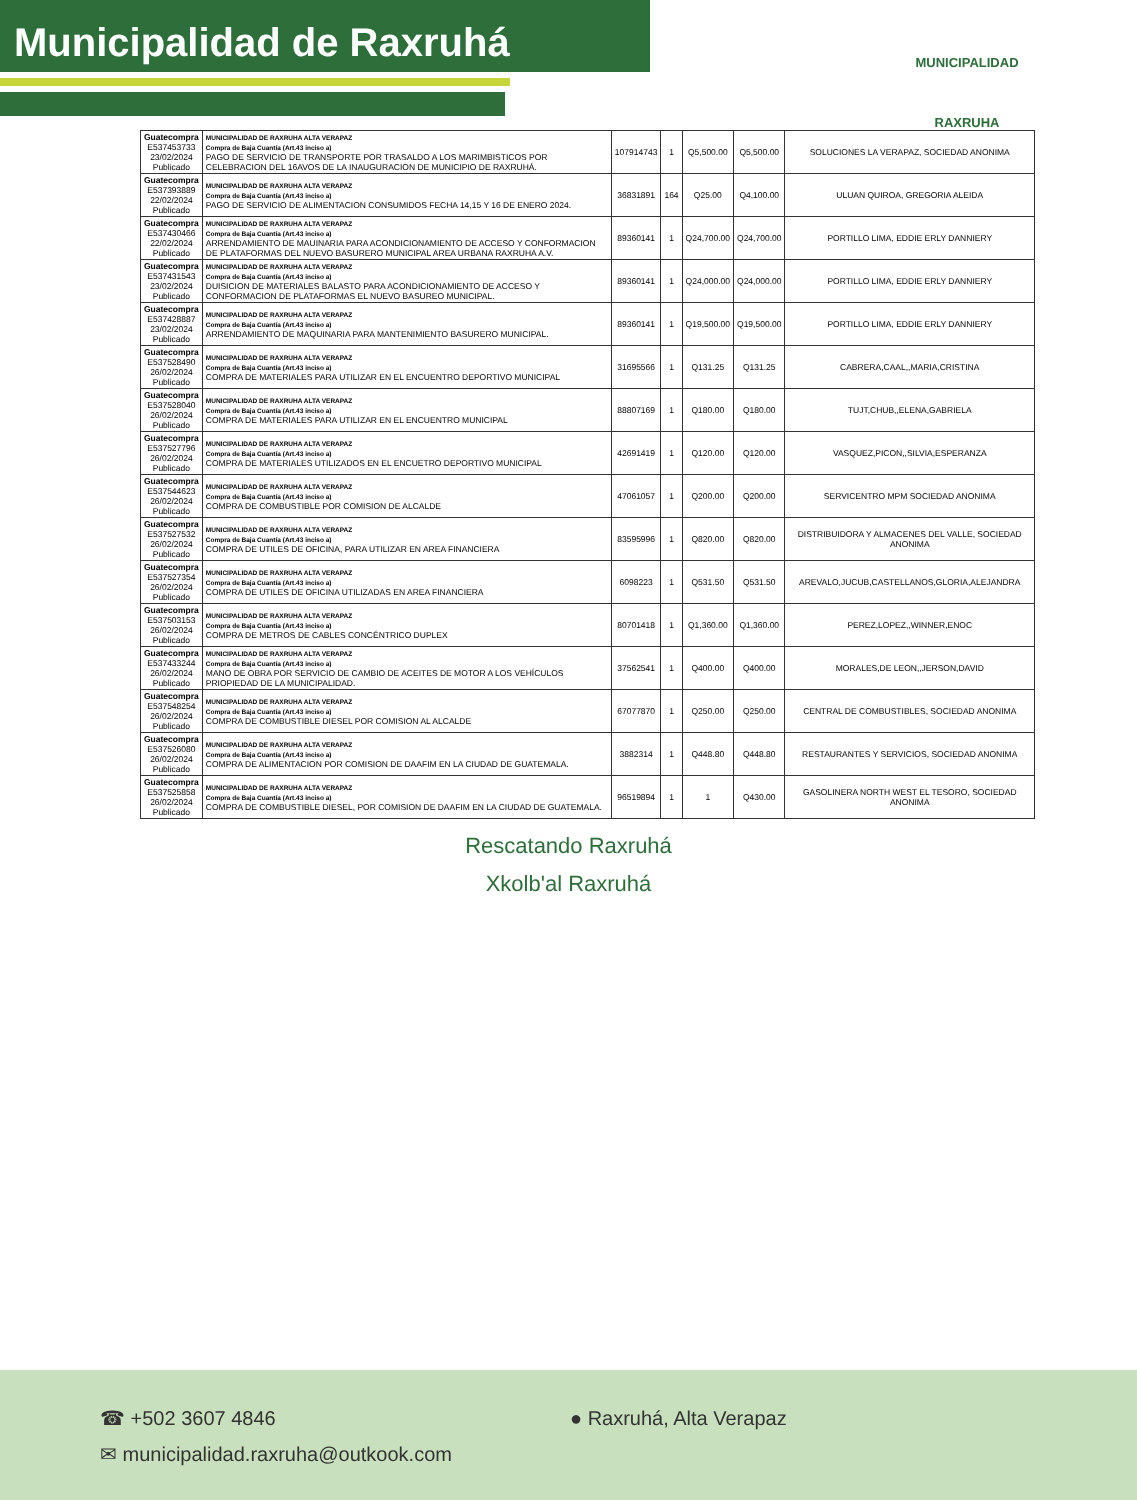Municipalidad de Raxruhá
MUNICIPALIDAD
RAXRUHA
| Guatecompra E537453733 23/02/2024 Publicado | MUNICIPALIDAD DE RAXRUHA ALTA VERAPAZ Compra de Baja Cuantía (Art.43 inciso a) PAGO DE SERVICIO DE TRANSPORTE POR TRASALDO A LOS MARIMBISTICOS POR CELEBRACION DEL 16AVOS DE LA INAUGURACION DE MUNICIPIO DE RAXRUHÁ. | 107914743 | 1 | Q5,500.00 | Q5,500.00 | SOLUCIONES LA VERAPAZ, SOCIEDAD ANONIMA |
| Guatecompra E537393889 22/02/2024 Publicado | MUNICIPALIDAD DE RAXRUHA ALTA VERAPAZ Compra de Baja Cuantía (Art.43 inciso a) PAGO DE SERVICIO DE ALIMENTACION CONSUMIDOS FECHA 14,15 Y 16 DE ENERO 2024. | 36831891 | 164 | Q25.00 | Q4,100.00 | ULUAN QUIROA, GREGORIA ALEIDA |
| Guatecompra E537430466 22/02/2024 Publicado | MUNICIPALIDAD DE RAXRUHA ALTA VERAPAZ Compra de Baja Cuantía (Art.43 inciso a) ARRENDAMIENTO DE MAUINARIA PARA ACONDICIONAMIENTO DE ACCESO Y CONFORMACION DE PLATAFORMAS DEL NUEVO BASURERO MUNICIPAL AREA URBANA RAXRUHA A.V. | 89360141 | 1 | Q24,700.00 | Q24,700.00 | PORTILLO LIMA, EDDIE ERLY DANNIERY |
| Guatecompra E537431543 23/02/2024 Publicado | MUNICIPALIDAD DE RAXRUHA ALTA VERAPAZ Compra de Baja Cuantía (Art.43 inciso a) DUISICION DE MATERIALES BALASTO PARA ACONDICIONAMIENTO DE ACCESO Y CONFORMACION DE PLATAFORMAS EL NUEVO BASUREO MUNICIPAL. | 89360141 | 1 | Q24,000.00 | Q24,000.00 | PORTILLO LIMA, EDDIE ERLY DANNIERY |
| Guatecompra E537428887 23/02/2024 Publicado | MUNICIPALIDAD DE RAXRUHA ALTA VERAPAZ Compra de Baja Cuantía (Art.43 inciso a) ARRENDAMIENTO DE MAQUINARIA PARA MANTENIMIENTO BASURERO MUNICIPAL. | 89360141 | 1 | Q19,500.00 | Q19,500.00 | PORTILLO LIMA, EDDIE ERLY DANNIERY |
| Guatecompra E537528490 26/02/2024 Publicado | MUNICIPALIDAD DE RAXRUHA ALTA VERAPAZ Compra de Baja Cuantía (Art.43 inciso a) COMPRA DE MATERIALES PARA UTILIZAR EN EL ENCUENTRO DEPORTIVO MUNICIPAL | 31695566 | 1 | Q131.25 | Q131.25 | CABRERA,CAAL,,MARIA,CRISTINA |
| Guatecompra E537528040 26/02/2024 Publicado | MUNICIPALIDAD DE RAXRUHA ALTA VERAPAZ Compra de Baja Cuantía (Art.43 inciso a) COMPRA DE MATERIALES PARA UTILIZAR EN EL ENCUENTRO MUNICIPAL | 88807169 | 1 | Q180.00 | Q180.00 | TUJT,CHUB,,ELENA,GABRIELA |
| Guatecompra E537527796 26/02/2024 Publicado | MUNICIPALIDAD DE RAXRUHA ALTA VERAPAZ Compra de Baja Cuantía (Art.43 inciso a) COMPRA DE MATERIALES UTILIZADOS EN EL ENCUETRO DEPORTIVO MUNICIPAL | 42691419 | 1 | Q120.00 | Q120.00 | VASQUEZ,PICON,,SILVIA,ESPERANZA |
| Guatecompra E537544623 26/02/2024 Publicado | MUNICIPALIDAD DE RAXRUHA ALTA VERAPAZ Compra de Baja Cuantía (Art.43 inciso a) COMPRA DE COMBUSTIBLE POR COMISION DE ALCALDE | 47061057 | 1 | Q200.00 | Q200.00 | SERVICENTRO MPM SOCIEDAD ANONIMA |
| Guatecompra E537527532 26/02/2024 Publicado | MUNICIPALIDAD DE RAXRUHA ALTA VERAPAZ Compra de Baja Cuantía (Art.43 inciso a) COMPRA DE UTILES DE OFICINA, PARA UTILIZAR EN AREA FINANCIERA | 83595996 | 1 | Q820.00 | Q820.00 | DISTRIBUIDORA Y ALMACENES DEL VALLE, SOCIEDAD ANONIMA |
| Guatecompra E537527354 26/02/2024 Publicado | MUNICIPALIDAD DE RAXRUHA ALTA VERAPAZ Compra de Baja Cuantía (Art.43 inciso a) COMPRA DE UTILES DE OFICINA UTILIZADAS EN AREA FINANCIERA | 6098223 | 1 | Q531.50 | Q531.50 | AREVALO,JUCUB,CASTELLANOS,GLORIA,ALEJANDRA |
| Guatecompra E537503153 26/02/2024 Publicado | MUNICIPALIDAD DE RAXRUHA ALTA VERAPAZ Compra de Baja Cuantía (Art.43 inciso a) COMPRA DE METROS DE CABLES CONCÉNTRICO DUPLEX | 80701418 | 1 | Q1,360.00 | Q1,360.00 | PEREZ,LOPEZ,,WINNER,ENOC |
| Guatecompra E537433244 26/02/2024 Publicado | MUNICIPALIDAD DE RAXRUHA ALTA VERAPAZ Compra de Baja Cuantía (Art.43 inciso a) MANO DE OBRA POR SERVICIO DE CAMBIO DE ACEITES DE MOTOR A LOS VEHÍCULOS PRIOPIEDAD DE LA MUNICIPALIDAD. | 37562541 | 1 | Q400.00 | Q400.00 | MORALES,DE LEON,,JERSON,DAVID |
| Guatecompra E537548254 26/02/2024 Publicado | MUNICIPALIDAD DE RAXRUHA ALTA VERAPAZ Compra de Baja Cuantía (Art.43 inciso a) COMPRA DE COMBUSTIBLE DIESEL POR COMISION AL ALCALDE | 67077870 | 1 | Q250.00 | Q250.00 | CENTRAL DE COMBUSTIBLES, SOCIEDAD ANONIMA |
| Guatecompra E537526080 26/02/2024 Publicado | MUNICIPALIDAD DE RAXRUHA ALTA VERAPAZ Compra de Baja Cuantía (Art.43 inciso a) COMPRA DE ALIMENTACION POR COMISION DE DAAFIM EN LA CIUDAD DE GUATEMALA. | 3882314 | 1 | Q448.80 | Q448.80 | RESTAURANTES Y SERVICIOS, SOCIEDAD ANONIMA |
| Guatecompra E537525858 26/02/2024 Publicado | MUNICIPALIDAD DE RAXRUHA ALTA VERAPAZ Compra de Baja Cuantía (Art.43 inciso a) COMPRA DE COMBUSTIBLE DIESEL, POR COMISION DE DAAFIM EN LA CIUDAD DE GUATEMALA. | 96519894 | 1 | 1 | Q430.00 | GASOLINERA NORTH WEST EL TESORO, SOCIEDAD ANONIMA |
Rescatando Raxruhá
Xkolb'al Raxruhá
☎ +502 3607 4846
✉ municipalidad.raxruha@outkook.com
● Raxruhá, Alta Verapaz